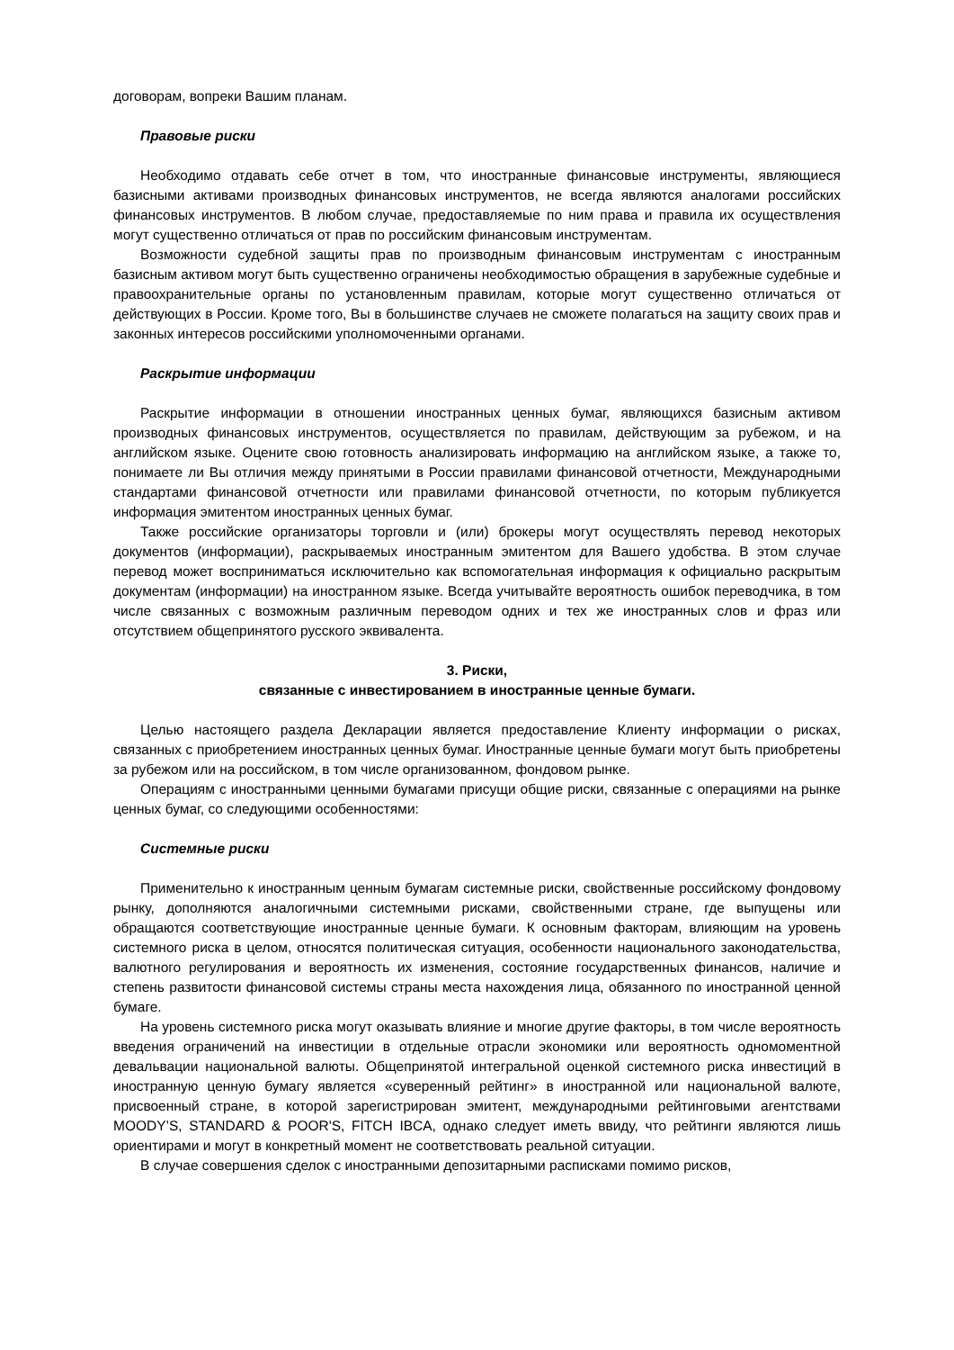договорам, вопреки Вашим планам.
Правовые риски
Необходимо отдавать себе отчет в том, что иностранные финансовые инструменты, являющиеся базисными активами производных финансовых инструментов, не всегда являются аналогами российских финансовых инструментов. В любом случае, предоставляемые по ним права и правила их осуществления могут существенно отличаться от прав по российским финансовым инструментам.
Возможности судебной защиты прав по производным финансовым инструментам с иностранным базисным активом могут быть существенно ограничены необходимостью обращения в зарубежные судебные и правоохранительные органы по установленным правилам, которые могут существенно отличаться от действующих в России. Кроме того, Вы в большинстве случаев не сможете полагаться на защиту своих прав и законных интересов российскими уполномоченными органами.
Раскрытие информации
Раскрытие информации в отношении иностранных ценных бумаг, являющихся базисным активом производных финансовых инструментов, осуществляется по правилам, действующим за рубежом, и на английском языке. Оцените свою готовность анализировать информацию на английском языке, а также то, понимаете ли Вы отличия между принятыми в России правилами финансовой отчетности, Международными стандартами финансовой отчетности или правилами финансовой отчетности, по которым публикуется информация эмитентом иностранных ценных бумаг.
Также российские организаторы торговли и (или) брокеры могут осуществлять перевод некоторых документов (информации), раскрываемых иностранным эмитентом для Вашего удобства. В этом случае перевод может восприниматься исключительно как вспомогательная информация к официально раскрытым документам (информации) на иностранном языке. Всегда учитывайте вероятность ошибок переводчика, в том числе связанных с возможным различным переводом одних и тех же иностранных слов и фраз или отсутствием общепринятого русского эквивалента.
3. Риски,
связанные с инвестированием в иностранные ценные бумаги.
Целью настоящего раздела Декларации является предоставление Клиенту информации о рисках, связанных с приобретением иностранных ценных бумаг. Иностранные ценные бумаги могут быть приобретены за рубежом или на российском, в том числе организованном, фондовом рынке.
Операциям с иностранными ценными бумагами присущи общие риски, связанные с операциями на рынке ценных бумаг, со следующими особенностями:
Системные риски
Применительно к иностранным ценным бумагам системные риски, свойственные российскому фондовому рынку, дополняются аналогичными системными рисками, свойственными стране, где выпущены или обращаются соответствующие иностранные ценные бумаги. К основным факторам, влияющим на уровень системного риска в целом, относятся политическая ситуация, особенности национального законодательства, валютного регулирования и вероятность их изменения, состояние государственных финансов, наличие и степень развитости финансовой системы страны места нахождения лица, обязанного по иностранной ценной бумаге.
На уровень системного риска могут оказывать влияние и многие другие факторы, в том числе вероятность введения ограничений на инвестиции в отдельные отрасли экономики или вероятность одномоментной девальвации национальной валюты. Общепринятой интегральной оценкой системного риска инвестиций в иностранную ценную бумагу является «суверенный рейтинг» в иностранной или национальной валюте, присвоенный стране, в которой зарегистрирован эмитент, международными рейтинговыми агентствами MOODY’S, STANDARD & POOR'S, FITCH IBCA, однако следует иметь ввиду, что рейтинги являются лишь ориентирами и могут в конкретный момент не соответствовать реальной ситуации.
В случае совершения сделок с иностранными депозитарными расписками помимо рисков,